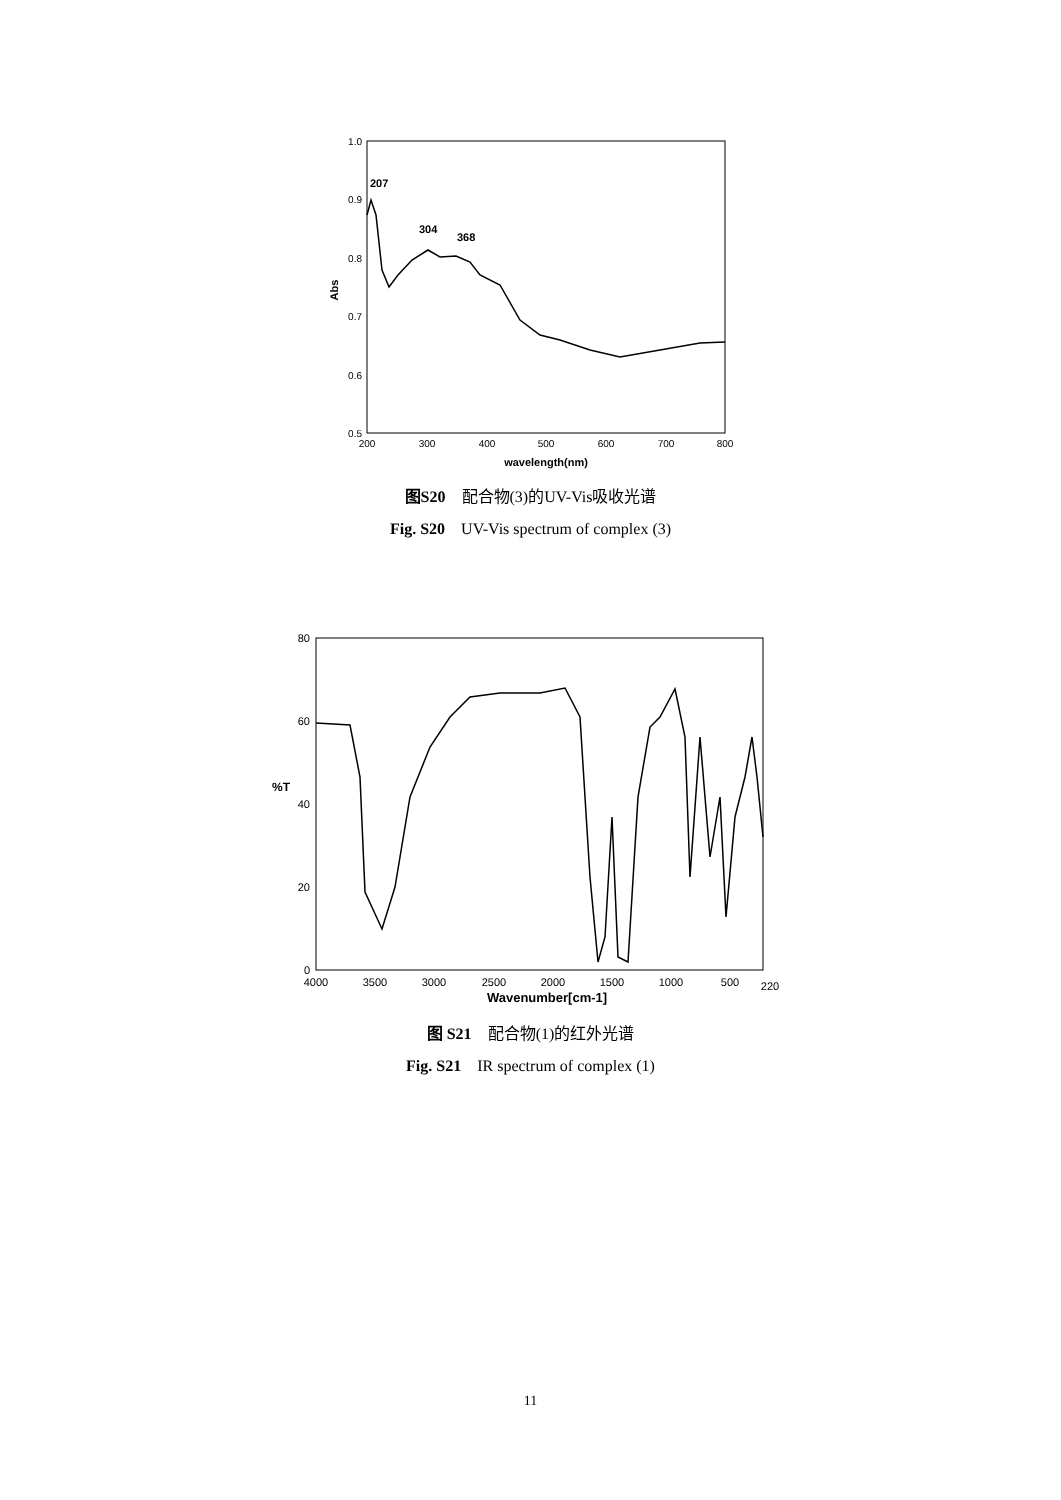1.0
0.9
0.8
0.7
0.6
0.5
200
300
400
500
600
700
800
wavelength(nm)
Abs
207
304
368
图S20　配合物(3)的UV-Vis吸收光谱
Fig. S20　UV-Vis spectrum of complex (3)
80
60
40
20
0
%T
4000
3500
3000
2500
2000
1500
1000
500
220
Wavenumber[cm-1]
图 S21　配合物(1)的红外光谱
Fig. S21　IR spectrum of complex (1)
11